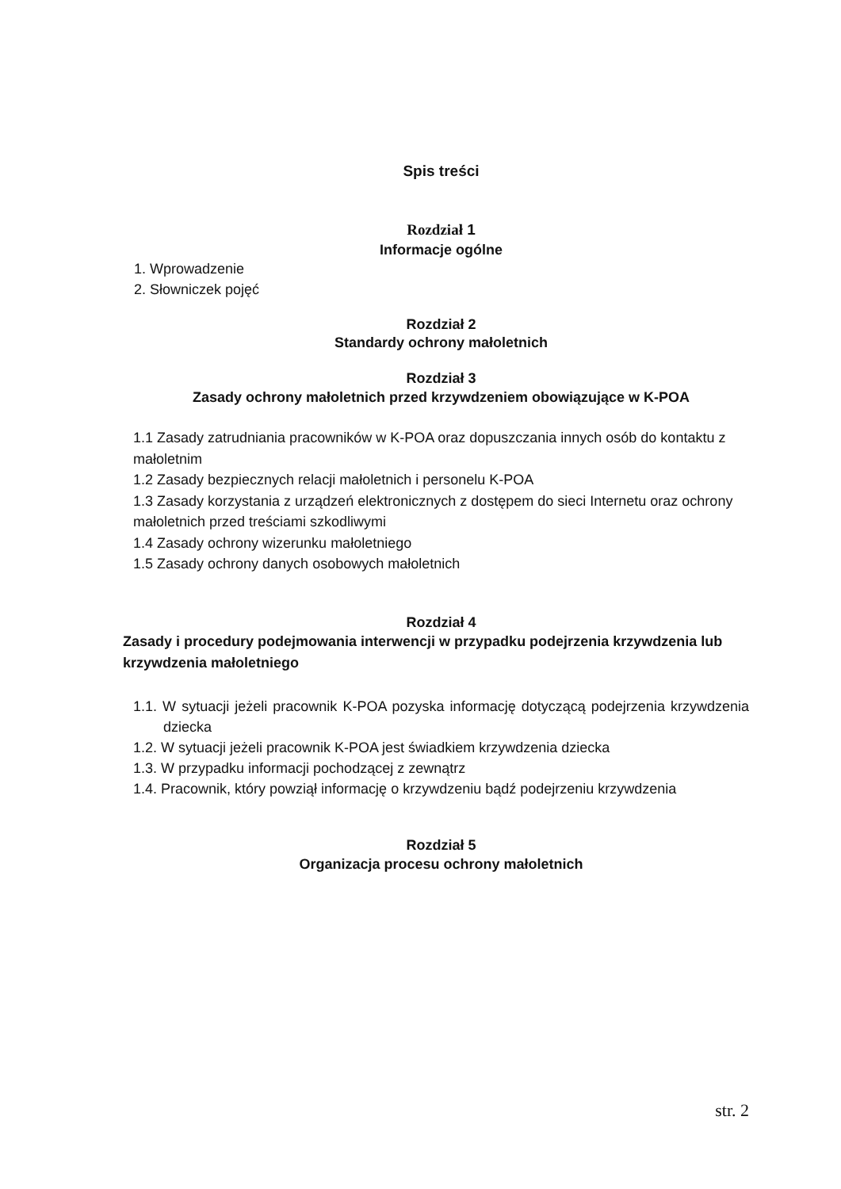Spis treści
Rozdział 1
Informacje ogólne
1. Wprowadzenie
2. Słowniczek pojęć
Rozdział 2
Standardy ochrony małoletnich
Rozdział 3
Zasady ochrony małoletnich przed krzywdzeniem obowiązujące w K-POA
1.1 Zasady zatrudniania pracowników w K-POA oraz dopuszczania innych osób do kontaktu z małoletnim
1.2 Zasady bezpiecznych relacji małoletnich i personelu K-POA
1.3 Zasady korzystania z urządzeń elektronicznych z dostępem do sieci Internetu oraz ochrony małoletnich przed treściami szkodliwymi
1.4 Zasady ochrony wizerunku małoletniego
1.5 Zasady ochrony danych osobowych małoletnich
Rozdział 4
Zasady i procedury podejmowania interwencji w przypadku podejrzenia krzywdzenia lub krzywdzenia małoletniego
1.1. W sytuacji jeżeli pracownik K-POA pozyska informację dotyczącą podejrzenia krzywdzenia dziecka
1.2. W sytuacji jeżeli pracownik K-POA jest świadkiem krzywdzenia dziecka
1.3. W przypadku informacji pochodzącej z zewnątrz
1.4. Pracownik, który powziął informację o krzywdzeniu bądź podejrzeniu krzywdzenia
Rozdział 5
Organizacja procesu ochrony małoletnich
str. 2